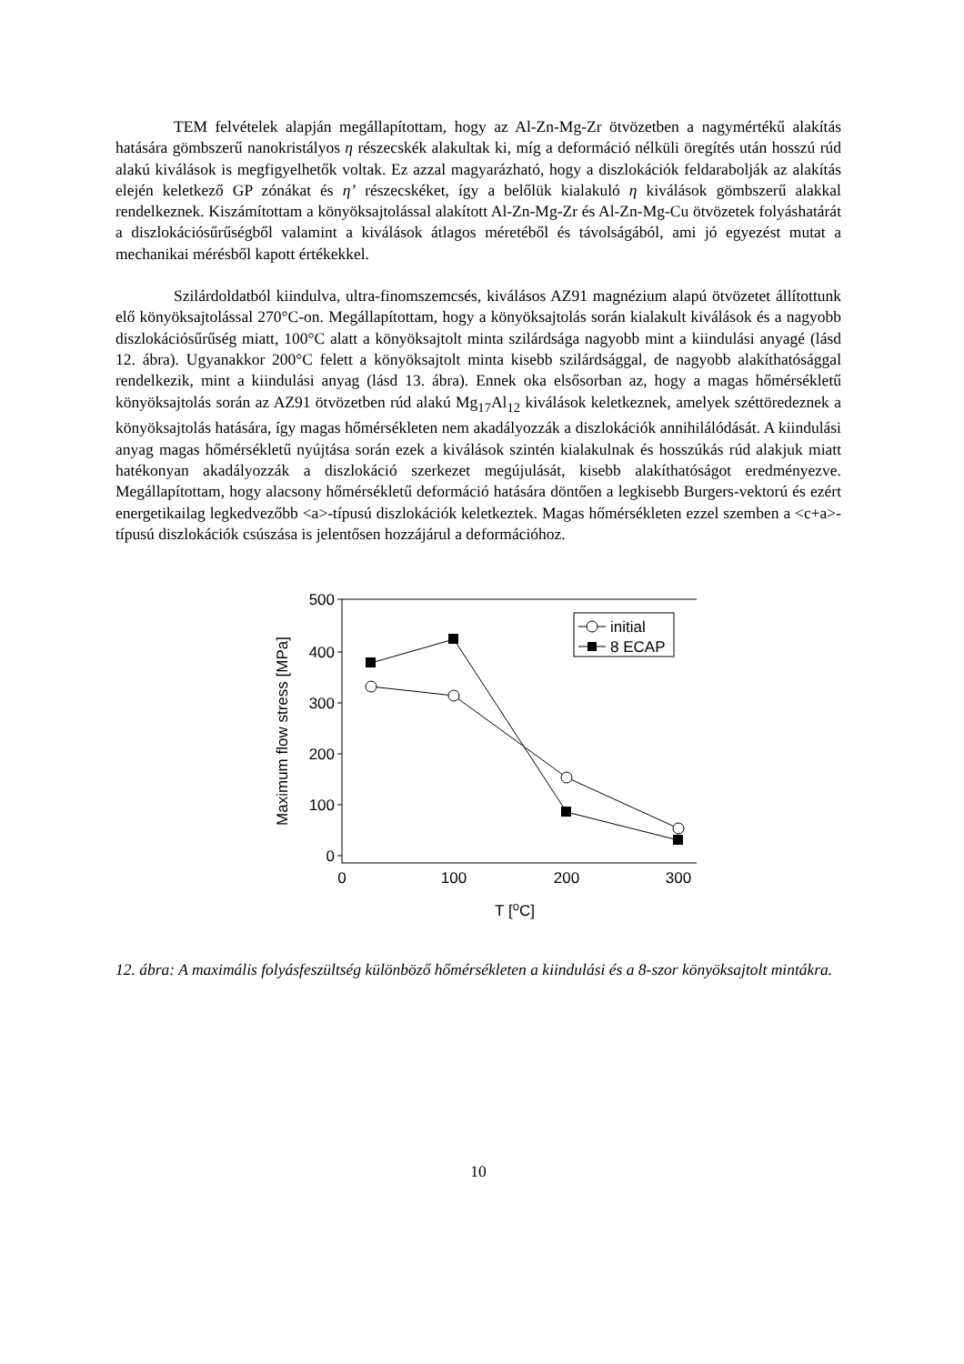TEM felvételek alapján megállapítottam, hogy az Al-Zn-Mg-Zr ötvözetben a nagymértékű alakítás hatására gömbszerű nanokristályos η részecskék alakultak ki, míg a deformáció nélküli öregítés után hosszú rúd alakú kiválások is megfigyelhetők voltak. Ez azzal magyarázható, hogy a diszlokációk feldarabolják az alakítás elején keletkező GP zónákat és η’ részecskéket, így a belőlük kialakuló η kiválások gömbszerű alakkal rendelkeznek. Kiszámítottam a könyöksajtolással alakított Al-Zn-Mg-Zr és Al-Zn-Mg-Cu ötvözetek folyáshatárát a diszlokációsűrűségből valamint a kiválások átlagos méretéből és távolságából, ami jó egyezést mutat a mechanikai mérésből kapott értékekkel.
Szilárdoldatból kiindulva, ultra-finomszemcsés, kiválásos AZ91 magnézium alapú ötvözetet állítottunk elő könyöksajtolással 270°C-on. Megállapítottam, hogy a könyöksajtolás során kialakult kiválások és a nagyobb diszlokációsűrűség miatt, 100°C alatt a könyöksajtolt minta szilárdsága nagyobb mint a kiindulási anyagé (lásd 12. ábra). Ugyanakkor 200°C felett a könyöksajtolt minta kisebb szilárdsággal, de nagyobb alakíthatósággal rendelkezik, mint a kiindulási anyag (lásd 13. ábra). Ennek oka elsősorban az, hogy a magas hőmérsékletű könyöksajtolás során az AZ91 ötvözetben rúd alakú Mg<sub>17</sub>Al<sub>12</sub> kiválások keletkeznek, amelyek széttöredeznek a könyöksajtolás hatására, így magas hőmérsékleten nem akadályozzák a diszlokációk annihilálódását. A kiindulási anyag magas hőmérsékletű nyújtása során ezek a kiválások szintén kialakulnak és hosszúkás rúd alakjuk miatt hatékonyan akadályozzák a diszlokáció szerkezet megújulását, kisebb alakíthatóságot eredményezve. Megállapítottam, hogy alacsony hőmérsékletű deformáció hatására döntően a legkisebb Burgers-vektorú és ezért energetikailag legkedvezőbb <a>-típusú diszlokációk keletkeztek. Magas hőmérsékleten ezzel szemben a <c+a>-típusú diszlokációk csúszása is jelentősen hozzájárul a deformációhoz.
500
400
300
200
100
0
0
100
200
300
T [oC]
Maximum flow stress [MPa]
initial
8 ECAP
12. ábra: A maximális folyásfeszültség különböző hőmérsékleten a kiindulási és a 8-szor könyöksajtolt mintákra.
10